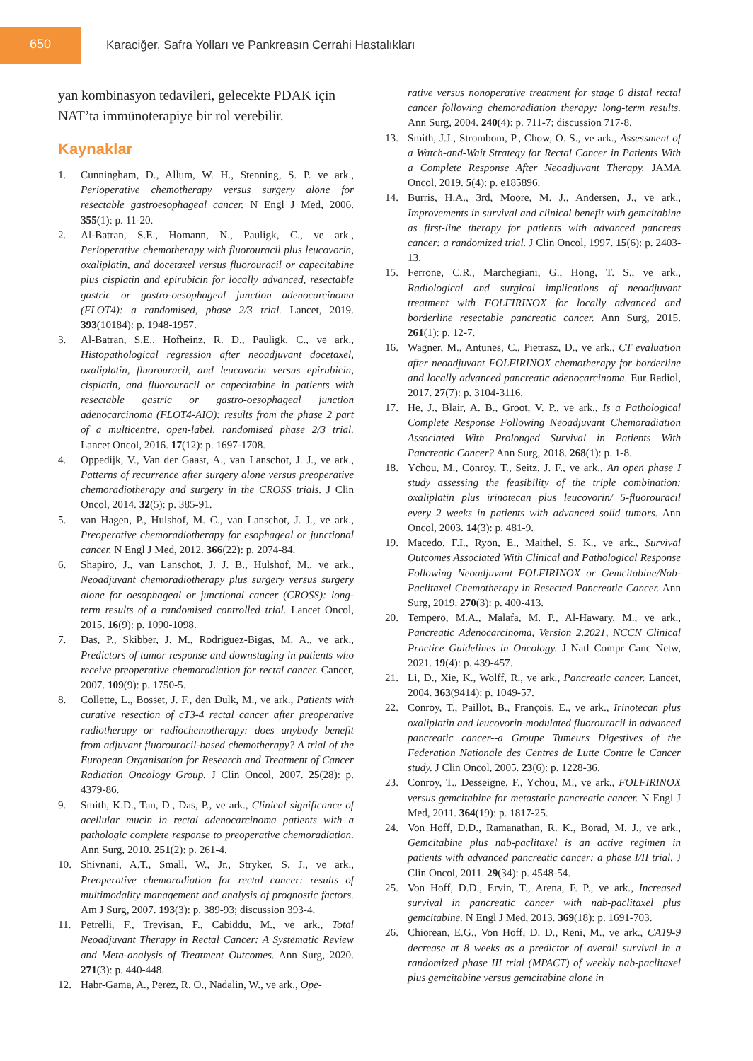650 Karaciğer, Safra Yolları ve Pankreasın Cerrahi Hastalıkları
yan kombinasyon tedavileri, gelecekte PDAK için NAT’ta immünoterapiye bir rol verebilir.
Kaynaklar
1. Cunningham, D., Allum, W. H., Stenning, S. P. ve ark., Perioperative chemotherapy versus surgery alone for resectable gastroesophageal cancer. N Engl J Med, 2006. 355(1): p. 11-20.
2. Al-Batran, S.E., Homann, N., Pauligk, C., ve ark., Perioperative chemotherapy with fluorouracil plus leucovorin, oxaliplatin, and docetaxel versus fluorouracil or capecitabine plus cisplatin and epirubicin for locally advanced, resectable gastric or gastro-oesophageal junction adenocarcinoma (FLOT4): a randomised, phase 2/3 trial. Lancet, 2019. 393(10184): p. 1948-1957.
3. Al-Batran, S.E., Hofheinz, R. D., Pauligk, C., ve ark., Histopathological regression after neoadjuvant docetaxel, oxaliplatin, fluorouracil, and leucovorin versus epirubicin, cisplatin, and fluorouracil or capecitabine in patients with resectable gastric or gastro-oesophageal junction adenocarcinoma (FLOT4-AIO): results from the phase 2 part of a multicentre, open-label, randomised phase 2/3 trial. Lancet Oncol, 2016. 17(12): p. 1697-1708.
4. Oppedijk, V., Van der Gaast, A., van Lanschot, J. J., ve ark., Patterns of recurrence after surgery alone versus preoperative chemoradiotherapy and surgery in the CROSS trials. J Clin Oncol, 2014. 32(5): p. 385-91.
5. van Hagen, P., Hulshof, M. C., van Lanschot, J. J., ve ark., Preoperative chemoradiotherapy for esophageal or junctional cancer. N Engl J Med, 2012. 366(22): p. 2074-84.
6. Shapiro, J., van Lanschot, J. J. B., Hulshof, M., ve ark., Neoadjuvant chemoradiotherapy plus surgery versus surgery alone for oesophageal or junctional cancer (CROSS): long-term results of a randomised controlled trial. Lancet Oncol, 2015. 16(9): p. 1090-1098.
7. Das, P., Skibber, J. M., Rodriguez-Bigas, M. A., ve ark., Predictors of tumor response and downstaging in patients who receive preoperative chemoradiation for rectal cancer. Cancer, 2007. 109(9): p. 1750-5.
8. Collette, L., Bosset, J. F., den Dulk, M., ve ark., Patients with curative resection of cT3-4 rectal cancer after preoperative radiotherapy or radiochemotherapy: does anybody benefit from adjuvant fluorouracil-based chemotherapy? A trial of the European Organisation for Research and Treatment of Cancer Radiation Oncology Group. J Clin Oncol, 2007. 25(28): p. 4379-86.
9. Smith, K.D., Tan, D., Das, P., ve ark., Clinical significance of acellular mucin in rectal adenocarcinoma patients with a pathologic complete response to preoperative chemoradiation. Ann Surg, 2010. 251(2): p. 261-4.
10. Shivnani, A.T., Small, W., Jr., Stryker, S. J., ve ark., Preoperative chemoradiation for rectal cancer: results of multimodality management and analysis of prognostic factors. Am J Surg, 2007. 193(3): p. 389-93; discussion 393-4.
11. Petrelli, F., Trevisan, F., Cabiddu, M., ve ark., Total Neoadjuvant Therapy in Rectal Cancer: A Systematic Review and Meta-analysis of Treatment Outcomes. Ann Surg, 2020. 271(3): p. 440-448.
12. Habr-Gama, A., Perez, R. O., Nadalin, W., ve ark., Ope-
rative versus nonoperative treatment for stage 0 distal rectal cancer following chemoradiation therapy: long-term results. Ann Surg, 2004. 240(4): p. 711-7; discussion 717-8.
13. Smith, J.J., Strombom, P., Chow, O. S., ve ark., Assessment of a Watch-and-Wait Strategy for Rectal Cancer in Patients With a Complete Response After Neoadjuvant Therapy. JAMA Oncol, 2019. 5(4): p. e185896.
14. Burris, H.A., 3rd, Moore, M. J., Andersen, J., ve ark., Improvements in survival and clinical benefit with gemcitabine as first-line therapy for patients with advanced pancreas cancer: a randomized trial. J Clin Oncol, 1997. 15(6): p. 2403-13.
15. Ferrone, C.R., Marchegiani, G., Hong, T. S., ve ark., Radiological and surgical implications of neoadjuvant treatment with FOLFIRINOX for locally advanced and borderline resectable pancreatic cancer. Ann Surg, 2015. 261(1): p. 12-7.
16. Wagner, M., Antunes, C., Pietrasz, D., ve ark., CT evaluation after neoadjuvant FOLFIRINOX chemotherapy for borderline and locally advanced pancreatic adenocarcinoma. Eur Radiol, 2017. 27(7): p. 3104-3116.
17. He, J., Blair, A. B., Groot, V. P., ve ark., Is a Pathological Complete Response Following Neoadjuvant Chemoradiation Associated With Prolonged Survival in Patients With Pancreatic Cancer? Ann Surg, 2018. 268(1): p. 1-8.
18. Ychou, M., Conroy, T., Seitz, J. F., ve ark., An open phase I study assessing the feasibility of the triple combination: oxaliplatin plus irinotecan plus leucovorin/ 5-fluorouracil every 2 weeks in patients with advanced solid tumors. Ann Oncol, 2003. 14(3): p. 481-9.
19. Macedo, F.I., Ryon, E., Maithel, S. K., ve ark., Survival Outcomes Associated With Clinical and Pathological Response Following Neoadjuvant FOLFIRINOX or Gemcitabine/Nab-Paclitaxel Chemotherapy in Resected Pancreatic Cancer. Ann Surg, 2019. 270(3): p. 400-413.
20. Tempero, M.A., Malafa, M. P., Al-Hawary, M., ve ark., Pancreatic Adenocarcinoma, Version 2.2021, NCCN Clinical Practice Guidelines in Oncology. J Natl Compr Canc Netw, 2021. 19(4): p. 439-457.
21. Li, D., Xie, K., Wolff, R., ve ark., Pancreatic cancer. Lancet, 2004. 363(9414): p. 1049-57.
22. Conroy, T., Paillot, B., François, E., ve ark., Irinotecan plus oxaliplatin and leucovorin-modulated fluorouracil in advanced pancreatic cancer--a Groupe Tumeurs Digestives of the Federation Nationale des Centres de Lutte Contre le Cancer study. J Clin Oncol, 2005. 23(6): p. 1228-36.
23. Conroy, T., Desseigne, F., Ychou, M., ve ark., FOLFIRINOX versus gemcitabine for metastatic pancreatic cancer. N Engl J Med, 2011. 364(19): p. 1817-25.
24. Von Hoff, D.D., Ramanathan, R. K., Borad, M. J., ve ark., Gemcitabine plus nab-paclitaxel is an active regimen in patients with advanced pancreatic cancer: a phase I/II trial. J Clin Oncol, 2011. 29(34): p. 4548-54.
25. Von Hoff, D.D., Ervin, T., Arena, F. P., ve ark., Increased survival in pancreatic cancer with nab-paclitaxel plus gemcitabine. N Engl J Med, 2013. 369(18): p. 1691-703.
26. Chiorean, E.G., Von Hoff, D. D., Reni, M., ve ark., CA19-9 decrease at 8 weeks as a predictor of overall survival in a randomized phase III trial (MPACT) of weekly nab-paclitaxel plus gemcitabine versus gemcitabine alone in